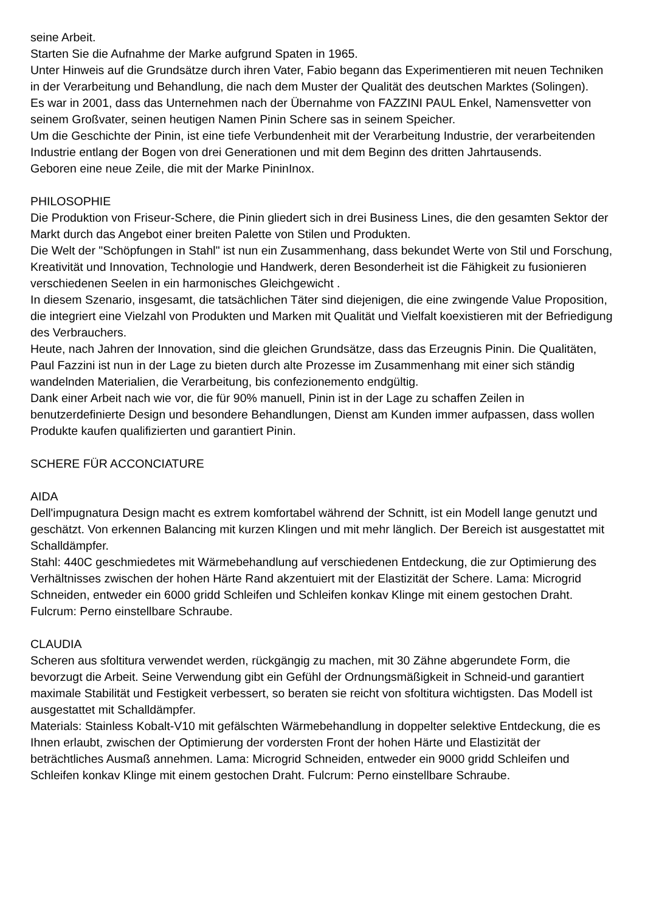seine Arbeit.
Starten Sie die Aufnahme der Marke aufgrund Spaten in 1965.
Unter Hinweis auf die Grundsätze durch ihren Vater, Fabio begann das Experimentieren mit neuen Techniken in der Verarbeitung und Behandlung, die nach dem Muster der Qualität des deutschen Marktes (Solingen).
Es war in 2001, dass das Unternehmen nach der Übernahme von FAZZINI PAUL Enkel, Namensvetter von seinem Großvater, seinen heutigen Namen Pinin Schere sas in seinem Speicher.
Um die Geschichte der Pinin, ist eine tiefe Verbundenheit mit der Verarbeitung Industrie, der verarbeitenden Industrie entlang der Bogen von drei Generationen und mit dem Beginn des dritten Jahrtausends.
Geboren eine neue Zeile, die mit der Marke PininInox.
PHILOSOPHIE
Die Produktion von Friseur-Schere, die Pinin gliedert sich in drei Business Lines, die den gesamten Sektor der Markt durch das Angebot einer breiten Palette von Stilen und Produkten.
Die Welt der "Schöpfungen in Stahl" ist nun ein Zusammenhang, dass bekundet Werte von Stil und Forschung, Kreativität und Innovation, Technologie und Handwerk, deren Besonderheit ist die Fähigkeit zu fusionieren verschiedenen Seelen in ein harmonisches Gleichgewicht .
In diesem Szenario, insgesamt, die tatsächlichen Täter sind diejenigen, die eine zwingende Value Proposition, die integriert eine Vielzahl von Produkten und Marken mit Qualität und Vielfalt koexistieren mit der Befriedigung des Verbrauchers.
Heute, nach Jahren der Innovation, sind die gleichen Grundsätze, dass das Erzeugnis Pinin. Die Qualitäten, Paul Fazzini ist nun in der Lage zu bieten durch alte Prozesse im Zusammenhang mit einer sich ständig wandelnden Materialien, die Verarbeitung, bis confezionemento endgültig.
Dank einer Arbeit nach wie vor, die für 90% manuell, Pinin ist in der Lage zu schaffen Zeilen in benutzerdefinierte Design und besondere Behandlungen, Dienst am Kunden immer aufpassen, dass wollen Produkte kaufen qualifizierten und garantiert Pinin.
SCHERE FÜR ACCONCIATURE
AIDA
Dell'impugnatura Design macht es extrem komfortabel während der Schnitt, ist ein Modell lange genutzt und geschätzt. Von erkennen Balancing mit kurzen Klingen und mit mehr länglich. Der Bereich ist ausgestattet mit Schalldämpfer.
Stahl: 440C geschmiedetes mit Wärmebehandlung auf verschiedenen Entdeckung, die zur Optimierung des Verhältnisses zwischen der hohen Härte Rand akzentuiert mit der Elastizität der Schere. Lama: Microgrid Schneiden, entweder ein 6000 gridd Schleifen und Schleifen konkav Klinge mit einem gestochen Draht. Fulcrum: Perno einstellbare Schraube.
CLAUDIA
Scheren aus sfoltitura verwendet werden, rückgängig zu machen, mit 30 Zähne abgerundete Form, die bevorzugt die Arbeit. Seine Verwendung gibt ein Gefühl der Ordnungsmäßigkeit in Schneid-und garantiert maximale Stabilität und Festigkeit verbessert, so beraten sie reicht von sfoltitura wichtigsten. Das Modell ist ausgestattet mit Schalldämpfer.
Materials: Stainless Kobalt-V10 mit gefälschten Wärmebehandlung in doppelter selektive Entdeckung, die es Ihnen erlaubt, zwischen der Optimierung der vordersten Front der hohen Härte und Elastizität der beträchtliches Ausmaß annehmen. Lama: Microgrid Schneiden, entweder ein 9000 gridd Schleifen und Schleifen konkav Klinge mit einem gestochen Draht. Fulcrum: Perno einstellbare Schraube.